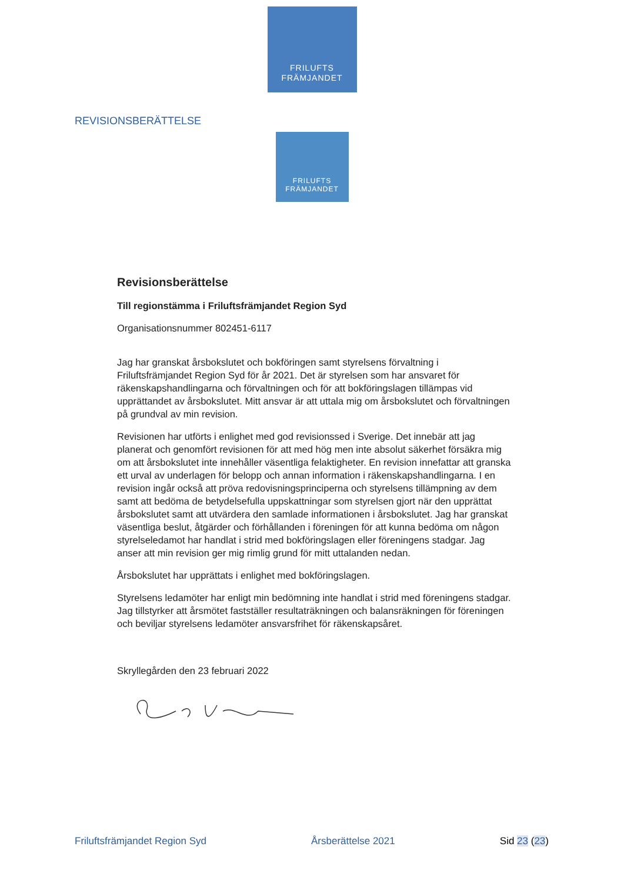FRILUFTS
FRÄMJANDET
REVISIONSBERÄTTELSE
FRILUFTS
FRÄMJANDET
Revisionsberättelse
Till regionstämma i Friluftsfrämjandet Region Syd
Organisationsnummer 802451-6117
Jag har granskat årsbokslutet och bokföringen samt styrelsens förvaltning i Friluftsfrämjandet Region Syd för år 2021. Det är styrelsen som har ansvaret för räkenskapshandlingarna och förvaltningen och för att bokföringslagen tillämpas vid upprättandet av årsbokslutet. Mitt ansvar är att uttala mig om årsbokslutet och förvaltningen på grundval av min revision.
Revisionen har utförts i enlighet med god revisionssed i Sverige. Det innebär att jag planerat och genomfört revisionen för att med hög men inte absolut säkerhet försäkra mig om att årsbokslutet inte innehåller väsentliga felaktigheter. En revision innefattar att granska ett urval av underlagen för belopp och annan information i räkenskapshandlingarna. I en revision ingår också att pröva redovisningsprinciperna och styrelsens tillämpning av dem samt att bedöma de betydelsefulla uppskattningar som styrelsen gjort när den upprättat årsbokslutet samt att utvärdera den samlade informationen i årsbokslutet. Jag har granskat väsentliga beslut, åtgärder och förhållanden i föreningen för att kunna bedöma om någon styrelseledamot har handlat i strid med bokföringslagen eller föreningens stadgar. Jag anser att min revision ger mig rimlig grund för mitt uttalanden nedan.
Årsbokslutet har upprättats i enlighet med bokföringslagen.
Styrelsens ledamöter har enligt min bedömning inte handlat i strid med föreningens stadgar. Jag tillstyrker att årsmötet fastställer resultaträkningen och balansräkningen för föreningen och beviljar styrelsens ledamöter ansvarsfrihet för räkenskapsåret.
Skryllegården den 23 februari 2022
Friluftsfrämjandet Region Syd Årsberättelse 2021 Sid 23 (23)